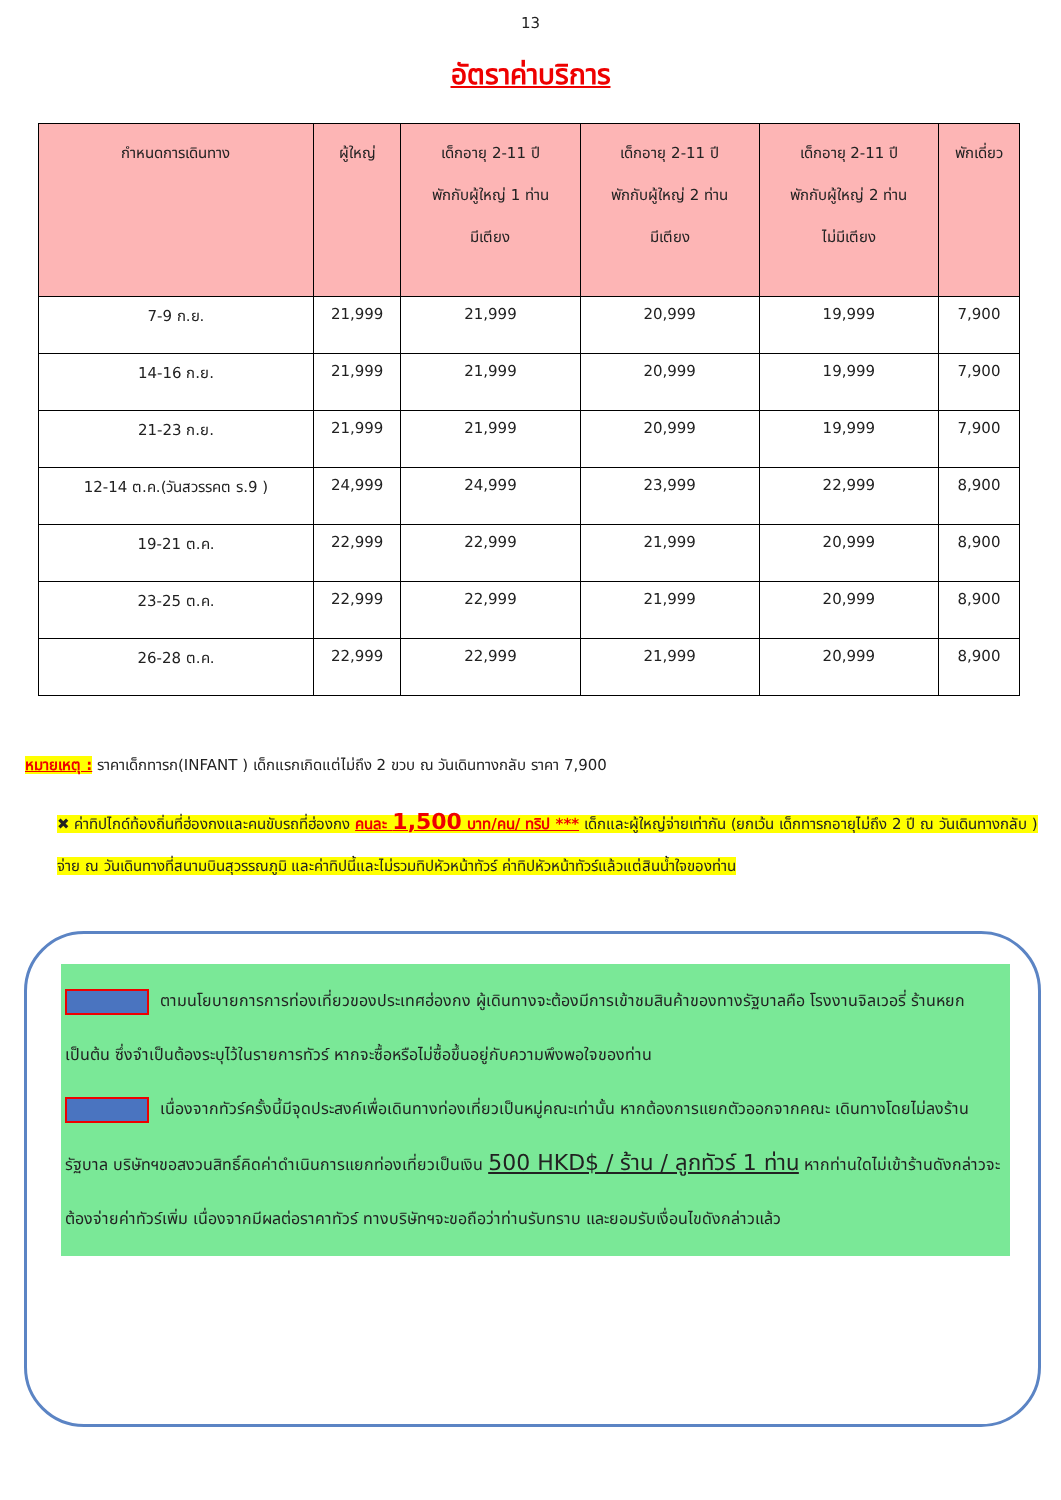13
อัตราค่าบริการ
| กำหนดการเดินทาง | ผู้ใหญ่ | เด็กอายุ 2-11 ปี พักกับผู้ใหญ่ 1 ท่าน มีเตียง | เด็กอายุ 2-11 ปี พักกับผู้ใหญ่ 2 ท่าน มีเตียง | เด็กอายุ 2-11 ปี พักกับผู้ใหญ่ 2 ท่าน ไม่มีเตียง | พักเดี่ยว |
| --- | --- | --- | --- | --- | --- |
| 7-9 ก.ย. | 21,999 | 21,999 | 20,999 | 19,999 | 7,900 |
| 14-16 ก.ย. | 21,999 | 21,999 | 20,999 | 19,999 | 7,900 |
| 21-23 ก.ย. | 21,999 | 21,999 | 20,999 | 19,999 | 7,900 |
| 12-14 ต.ค.(วันสวรรคต ร.9 ) | 24,999 | 24,999 | 23,999 | 22,999 | 8,900 |
| 19-21 ต.ค. | 22,999 | 22,999 | 21,999 | 20,999 | 8,900 |
| 23-25 ต.ค. | 22,999 | 22,999 | 21,999 | 20,999 | 8,900 |
| 26-28 ต.ค. | 22,999 | 22,999 | 21,999 | 20,999 | 8,900 |
หมายเหตุ : ราคาเด็กทารก(INFANT ) เด็กแรกเกิดแต่ไม่ถึง 2 ขวบ ณ วันเดินทางกลับ ราคา 7,900
✖ ค่าทิปไกด์ท้องถิ่นที่ฮ่องกงและคนขับรถที่ฮ่องกง คนละ 1,500 บาท/คน/ ทริป *** เด็กและผู้ใหญ่จ่ายเท่ากัน (ยกเว้น เด็กทารกอายุไม่ถึง 2 ปี ณ วันเดินทางกลับ ) จ่าย ณ วันเดินทางที่สนามบินสุวรรณภูมิ และค่าทิปนี้และไม่รวมทิปหัวหน้าทัวร์ ค่าทิปหัวหน้าทัวร์แล้วแต่สินน้ำใจของท่าน
ตามนโยบายการการท่องเที่ยวของประเทศฮ่องกง ผู้เดินทางจะต้องมีการเข้าชมสินค้าของทางรัฐบาลคือ โรงงานจิลเวอรี่ ร้านหยก เป็นต้น ซึ่งจำเป็นต้องระบุไว้ในรายการทัวร์ หากจะซื้อหรือไม่ซื้อขึ้นอยู่กับความพึงพอใจของท่าน
เนื่องจากทัวร์ครั้งนี้มีจุดประสงค์เพื่อเดินทางท่องเที่ยวเป็นหมู่คณะเท่านั้น หากต้องการแยกตัวออกจากคณะ เดินทางโดยไม่ลงร้านรัฐบาล บริษัทฯขอสงวนสิทธิ์คิดค่าดำเนินการแยกท่องเที่ยวเป็นเงิน 500 HKD$ / ร้าน / ลูกทัวร์ 1 ท่าน หากท่านใดไม่เข้าร้านดังกล่าวจะต้องจ่ายค่าทัวร์เพิ่ม เนื่องจากมีผลต่อราคาทัวร์ ทางบริษัทฯจะขอถือว่าท่านรับทราบ และยอมรับเงื่อนไขดังกล่าวแล้ว